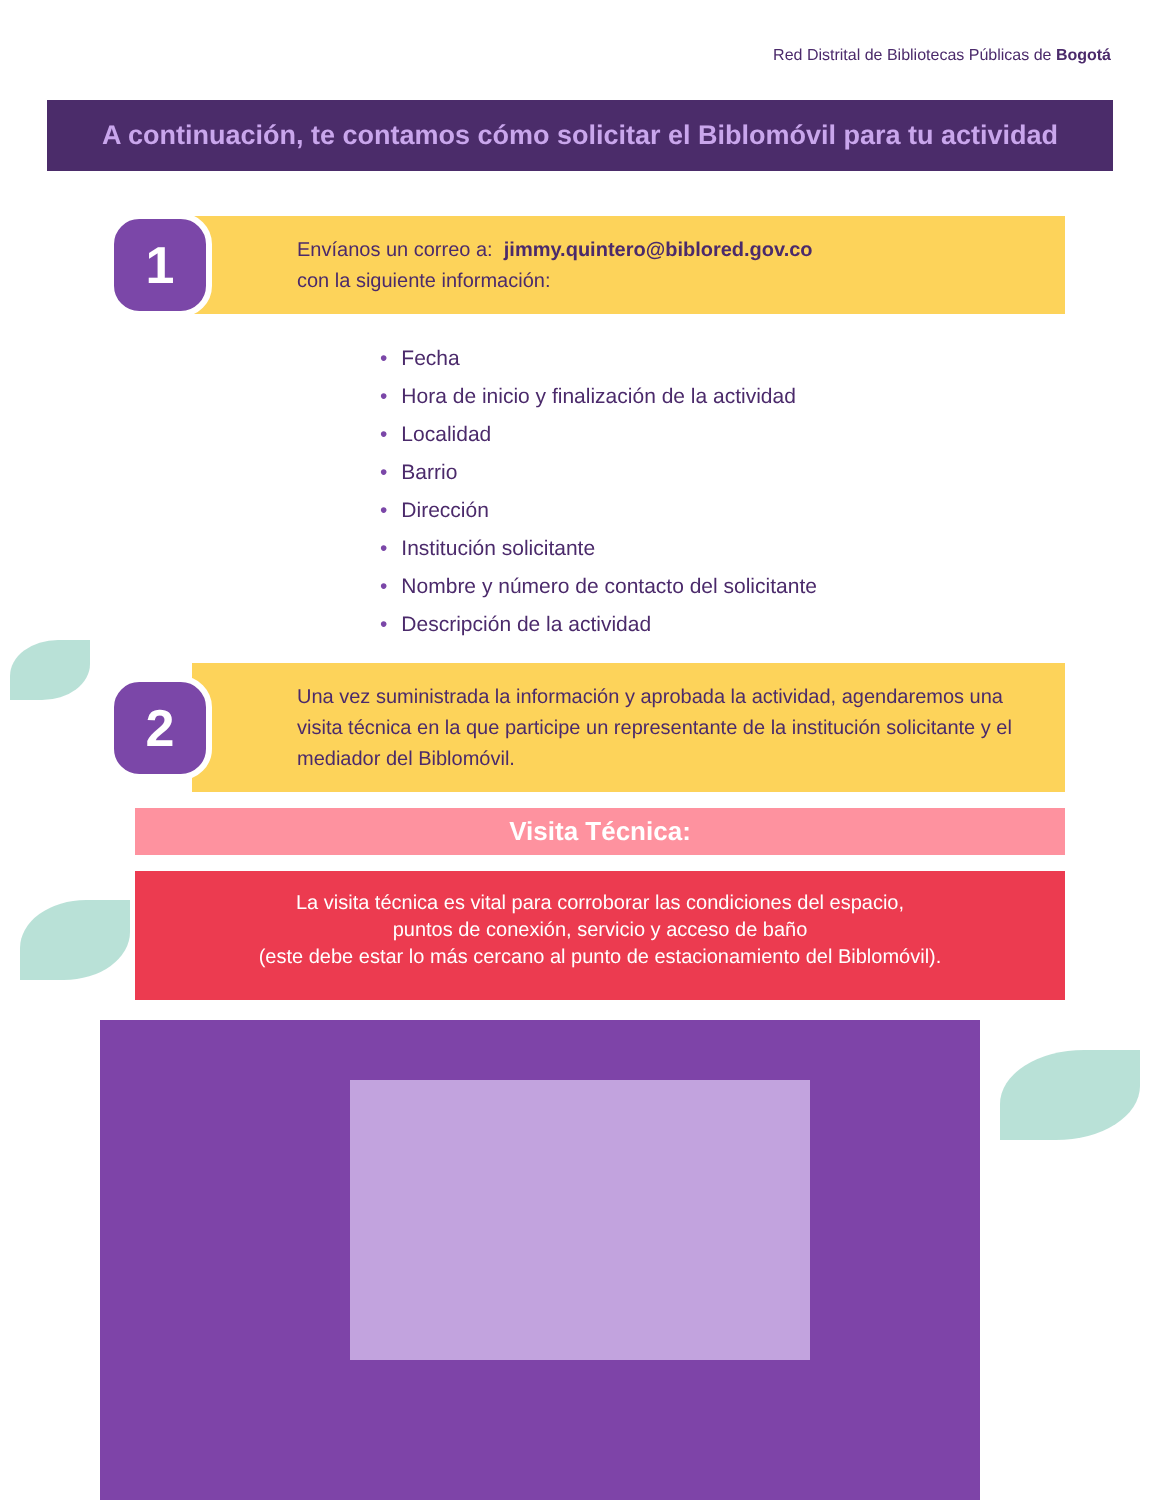Red Distrital de Bibliotecas Públicas de Bogotá
A continuación, te contamos cómo solicitar el Biblomóvil para tu actividad
1
Envíanos un correo a: jimmy.quintero@biblored.gov.co
con la siguiente información:
Fecha
Hora de inicio y finalización de la actividad
Localidad
Barrio
Dirección
Institución solicitante
Nombre y número de contacto del solicitante
Descripción de la actividad
2
Una vez suministrada la información y aprobada la actividad, agendaremos una visita técnica en la que participe un representante de la institución solicitante y el mediador del Biblomóvil.
Visita Técnica:
La visita técnica es vital para corroborar las condiciones del espacio,
puntos de conexión, servicio y acceso de baño
(este debe estar lo más cercano al punto de estacionamiento del Biblomóvil).